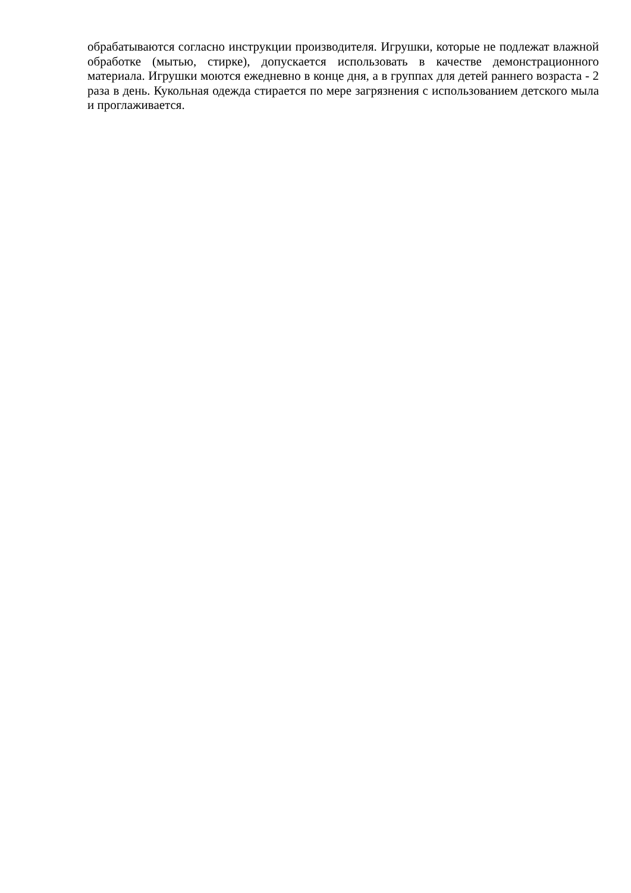обрабатываются согласно инструкции производителя. Игрушки, которые не подлежат влажной обработке (мытью, стирке), допускается использовать в качестве демонстрационного материала. Игрушки моются ежедневно в конце дня, а в группах для детей раннего возраста - 2 раза в день. Кукольная одежда стирается по мере загрязнения с использованием детского мыла и проглаживается.